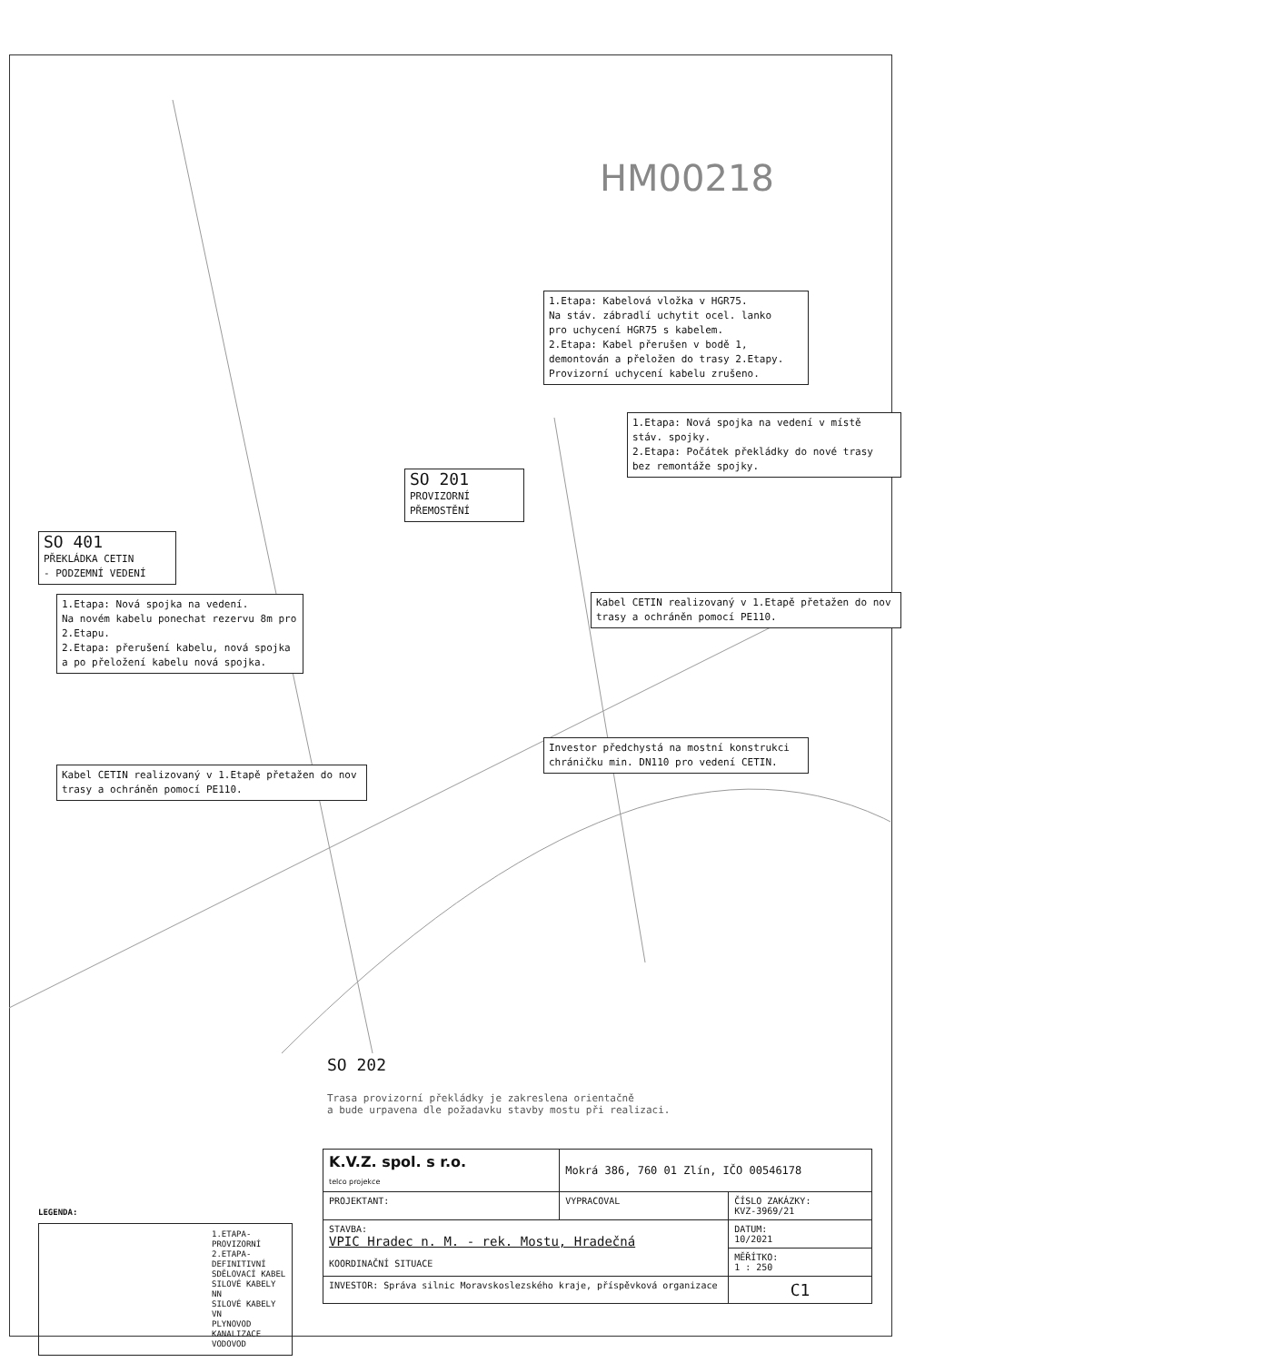HM00218
1.Etapa: Kabelová vložka v HGR75.
Na stáv. zábradlí uchytit ocel. lanko
pro uchycení HGR75 s kabelem.
2.Etapa: Kabel přerušen v bodě 1, demontován a přeložen do trasy 2.Etapy.
Provizorní uchycení kabelu zrušeno.
1.Etapa: Nová spojka na vedení v místě stáv. spojky.
2.Etapa: Počátek překládky do nové trasy bez remontáže spojky.
SO 201
PROVIZORNÍ PŘEMOSTĚNÍ
SO 401
PŘEKLÁDKA CETIN
- PODZEMNÍ VEDENÍ
1.Etapa: Nová spojka na vedení.
Na novém kabelu ponechat rezervu 8m pro 2.Etapu.
2.Etapa: přerušení kabelu, nová spojka a po přeložení kabelu nová spojka.
Kabel CETIN realizovaný v 1.Etapě přetažen do nov trasy a ochráněn pomocí PE110.
Investor předchystá na mostní konstrukci chráničku min. DN110 pro vedení CETIN.
Kabel CETIN realizovaný v 1.Etapě přetažen do nov trasy a ochráněn pomocí PE110.
SO 202
Trasa provizorní překládky je zakreslena orientačně
a bude urpavena dle požadavku stavby mostu při realizaci.
LEGENDA:
1.ETAPA-PROVIZORNÍ
2.ETAPA-DEFINITIVNÍ
SDĚLOVACÍ KABEL
SILOVÉ KABELY NN
SILOVÉ KABELY VN
PLYNOVOD
KANALIZACE
VODOVOD
| K.V.Z. spol. s r.o. telco projekce | Mokrá 386, 760 01 Zlín, IČO 00546178 | |
| PROJEKTANT: | VYPRACOVAL | ČÍSLO ZAKÁZKY: KVZ-3969/21 |
| STAVBA: VPIC Hradec n. M. - rek. Mostu, Hradečná KOORDINAČNÍ SITUACE | | DATUM: 10/2021 |
| | | MĚŘÍTKO: 1 : 250 |
| INVESTOR: Správa silnic Moravskoslezského kraje, příspěvková organizace | | C1 |